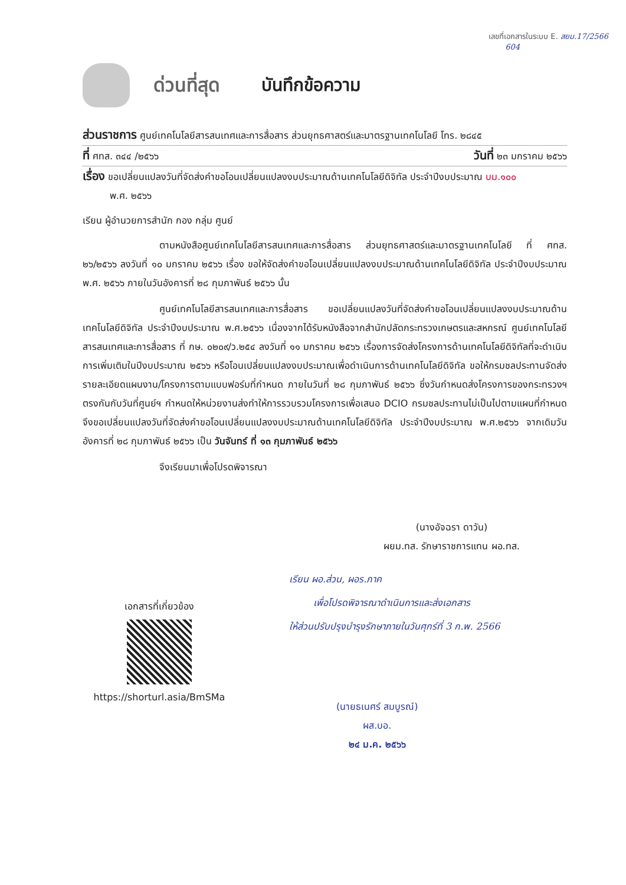เลขที่เอกสารในระบบ E. สยม.17/2566
604
ด่วนที่สุด บันทึกข้อความ
ส่วนราชการ ศูนย์เทคโนโลยีสารสนเทศและการสื่อสาร ส่วนยุทธศาสตร์และมาตรฐานเทคโนโลยี โทร. ๒๘๔๕
ที่ ศทส. ๓๔๔ /๒๕๖๖ วันที่ ๒๓ มกราคม ๒๕๖๖
เรื่อง ขอเปลี่ยนแปลงวันที่จัดส่งคำขอโอนเปลี่ยนแปลงงบประมาณด้านเทคโนโลยีดิจิทัล ประจำปีงบประมาณ บม.๑๐๐
พ.ศ. ๒๕๖๖
เรียน ผู้อำนวยการสำนัก กอง กลุ่ม ศูนย์
ตามหนังสือศูนย์เทคโนโลยีสารสนเทศและการสื่อสาร ส่วนยุทธศาสตร์และมาตรฐานเทคโนโลยี ที่ ศทส. ๒๖/๒๕๖๖ ลงวันที่ ๑๐ มกราคม ๒๕๖๖ เรื่อง ขอให้จัดส่งคำขอโอนเปลี่ยนแปลงงบประมาณด้านเทคโนโลยีดิจิทัล ประจำปีงบประมาณ พ.ศ. ๒๕๖๖ ภายในวันอังคารที่ ๒๘ กุมภาพันธ์ ๒๕๖๖ นั้น
ศูนย์เทคโนโลยีสารสนเทศและการสื่อสาร ขอเปลี่ยนแปลงวันที่จัดส่งคำขอโอนเปลี่ยนแปลงงบประมาณด้านเทคโนโลยีดิจิทัล ประจำปีงบประมาณ พ.ศ.๒๕๖๖ เนื่องจากได้รับหนังสือจากสำนักปลัดกระทรวงเกษตรและสหกรณ์ ศูนย์เทคโนโลยีสารสนเทศและการสื่อสาร ที่ กษ. ๐๒๐๙/ว.๒๕๔ ลงวันที่ ๑๑ มกราคม ๒๕๖๖ เรื่องการจัดส่งโครงการด้านเทคโนโลยีดิจิทัลที่จะดำเนินการเพิ่มเติมในปีงบประมาณ ๒๕๖๖ หรือโอนเปลี่ยนแปลงงบประมาณเพื่อดำเนินการด้านเทคโนโลยีดิจิทัล ขอให้กรมชลประทานจัดส่งรายละเอียดแผนงาน/โครงการตามแบบฟอร์มที่กำหนด ภายในวันที่ ๒๘ กุมภาพันธ์ ๒๕๖๖ ซึ่งวันกำหนดส่งโครงการของกระทรวงฯ ตรงกันกับวันที่ศูนย์ฯ กำหนดให้หน่วยงานส่งทำให้การรวบรวมโครงการเพื่อเสนอ DCIO กรมชลประทานไม่เป็นไปตามแผนที่กำหนด จึงขอเปลี่ยนแปลงวันที่จัดส่งคำขอโอนเปลี่ยนแปลงงบประมาณด้านเทคโนโลยีดิจิทัล ประจำปีงบประมาณ พ.ศ.๒๕๖๖ จากเดิมวันอังคารที่ ๒๘ กุมภาพันธ์ ๒๕๖๖ เป็น วันจันทร์ ที่ ๑๓ กุมภาพันธ์ ๒๕๖๖
จึงเรียนมาเพื่อโปรดพิจารณา
(นางอัจฉรา ดาวัน)
ผยม.ทส. รักษาราชการแทน ผอ.ทส.
เรียน ผอ.ส่วน, ผอร.ภาค
เพื่อโปรดพิจารณาดำเนินการและส่งเอกสาร
ให้ส่วนปรับปรุงบำรุงรักษาภายในวันศุกร์ที่ 3 ก.พ. 2566
เอกสารที่เกี่ยวข้อง
https://shorturl.asia/BmSMa
(นายธเนศร์ สมบูรณ์)
ผส.บอ.
๒๔ ม.ค. ๒๕๖๖